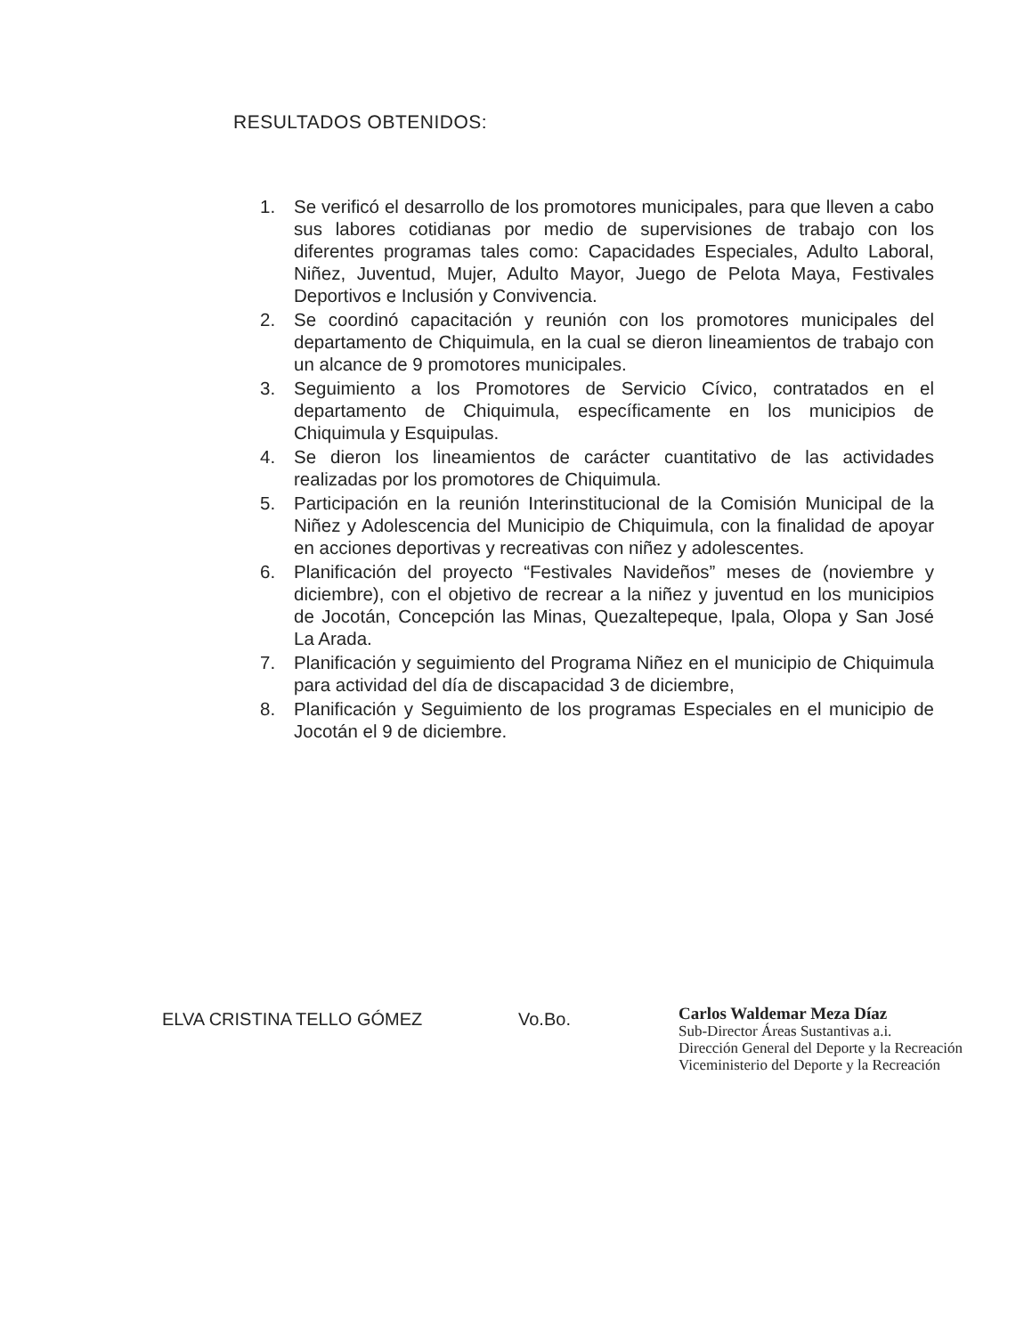RESULTADOS OBTENIDOS:
1. Se verificó el desarrollo de los promotores municipales, para que lleven a cabo sus labores cotidianas por medio de supervisiones de trabajo con los diferentes programas tales como: Capacidades Especiales, Adulto Laboral, Niñez, Juventud, Mujer, Adulto Mayor, Juego de Pelota Maya, Festivales Deportivos e Inclusión y Convivencia.
2. Se coordinó capacitación y reunión con los promotores municipales del departamento de Chiquimula, en la cual se dieron lineamientos de trabajo con un alcance de 9 promotores municipales.
3. Seguimiento a los Promotores de Servicio Cívico, contratados en el departamento de Chiquimula, específicamente en los municipios de Chiquimula y Esquipulas.
4. Se dieron los lineamientos de carácter cuantitativo de las actividades realizadas por los promotores de Chiquimula.
5. Participación en la reunión Interinstitucional de la Comisión Municipal de la Niñez y Adolescencia del Municipio de Chiquimula, con la finalidad de apoyar en acciones deportivas y recreativas con niñez y adolescentes.
6. Planificación del proyecto “Festivales Navideños” meses de (noviembre y diciembre), con el objetivo de recrear a la niñez y juventud en los municipios de Jocotán, Concepción las Minas, Quezaltepeque, Ipala, Olopa y San José La Arada.
7. Planificación y seguimiento del Programa Niñez en el municipio de Chiquimula para actividad del día de discapacidad 3 de diciembre,
8. Planificación y Seguimiento de los programas Especiales en el municipio de Jocotán el 9 de diciembre.
ELVA CRISTINA TELLO GÓMEZ Vo.Bo.
Carlos Waldemar Meza Díaz
Sub-Director Áreas Sustantivas a.i.
Dirección General del Deporte y la Recreación
Viceministerio del Deporte y la Recreación